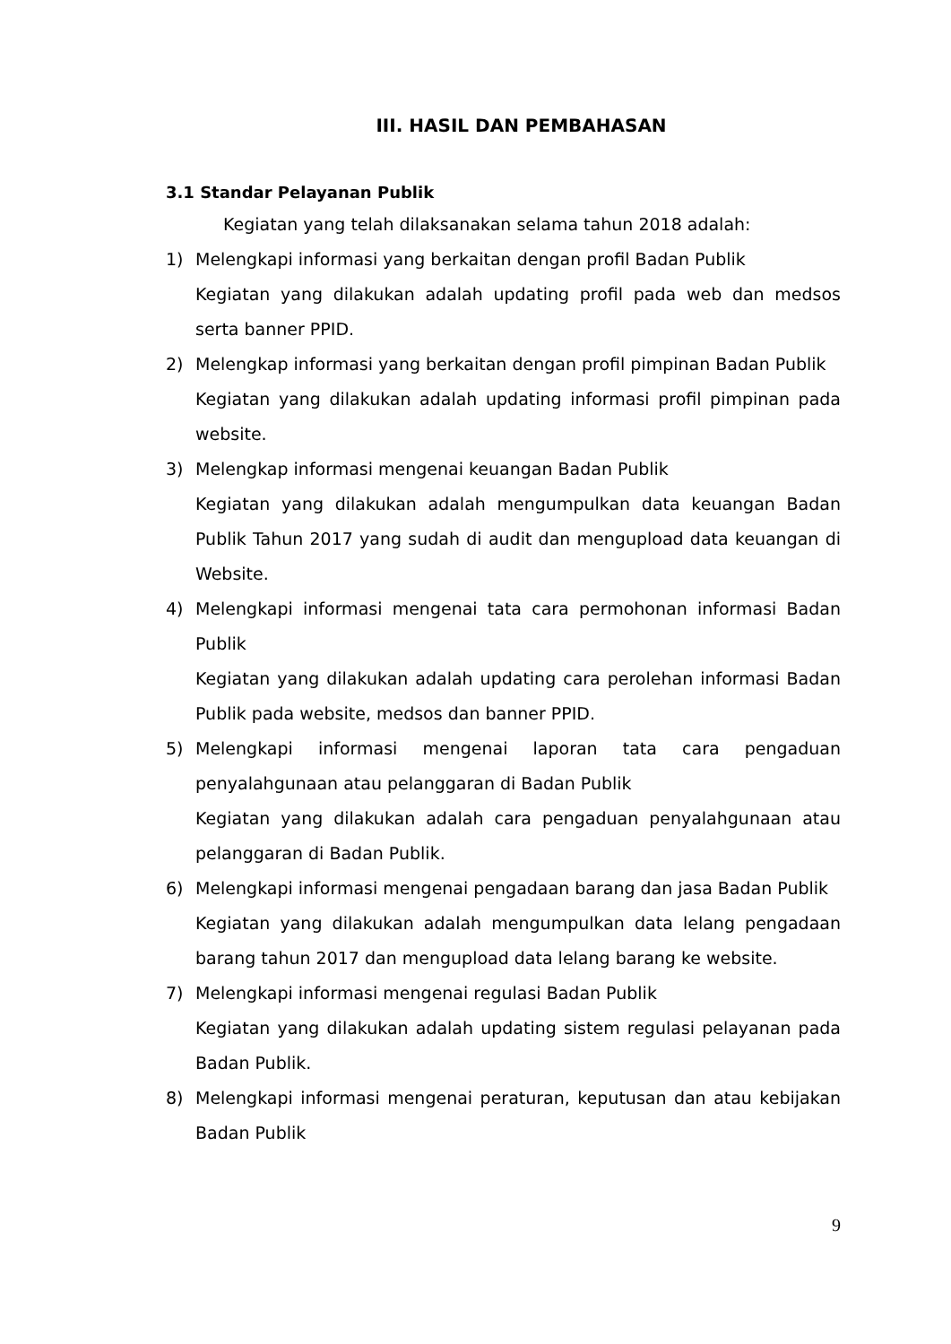III. HASIL DAN PEMBAHASAN
3.1 Standar Pelayanan Publik
Kegiatan yang telah dilaksanakan selama tahun 2018 adalah:
1) Melengkapi informasi yang berkaitan dengan profil Badan Publik
Kegiatan yang dilakukan adalah updating profil pada web dan medsos serta banner PPID.
2) Melengkap informasi yang berkaitan dengan profil pimpinan Badan Publik
Kegiatan yang dilakukan adalah updating informasi profil pimpinan pada website.
3) Melengkap informasi mengenai keuangan Badan Publik
Kegiatan yang dilakukan adalah mengumpulkan data keuangan Badan Publik Tahun 2017 yang sudah di audit dan mengupload data keuangan di Website.
4) Melengkapi informasi mengenai tata cara permohonan informasi Badan Publik
Kegiatan yang dilakukan adalah updating cara perolehan informasi Badan Publik pada website, medsos dan banner PPID.
5) Melengkapi informasi mengenai laporan tata cara pengaduan penyalahgunaan atau pelanggaran di Badan Publik
Kegiatan yang dilakukan adalah cara pengaduan penyalahgunaan atau pelanggaran di Badan Publik.
6) Melengkapi informasi mengenai pengadaan barang dan jasa Badan Publik
Kegiatan yang dilakukan adalah mengumpulkan data lelang pengadaan barang tahun 2017 dan mengupload data lelang barang ke website.
7) Melengkapi informasi mengenai regulasi Badan Publik
Kegiatan yang dilakukan adalah updating sistem regulasi pelayanan pada Badan Publik.
8) Melengkapi informasi mengenai peraturan, keputusan dan atau kebijakan Badan Publik
9